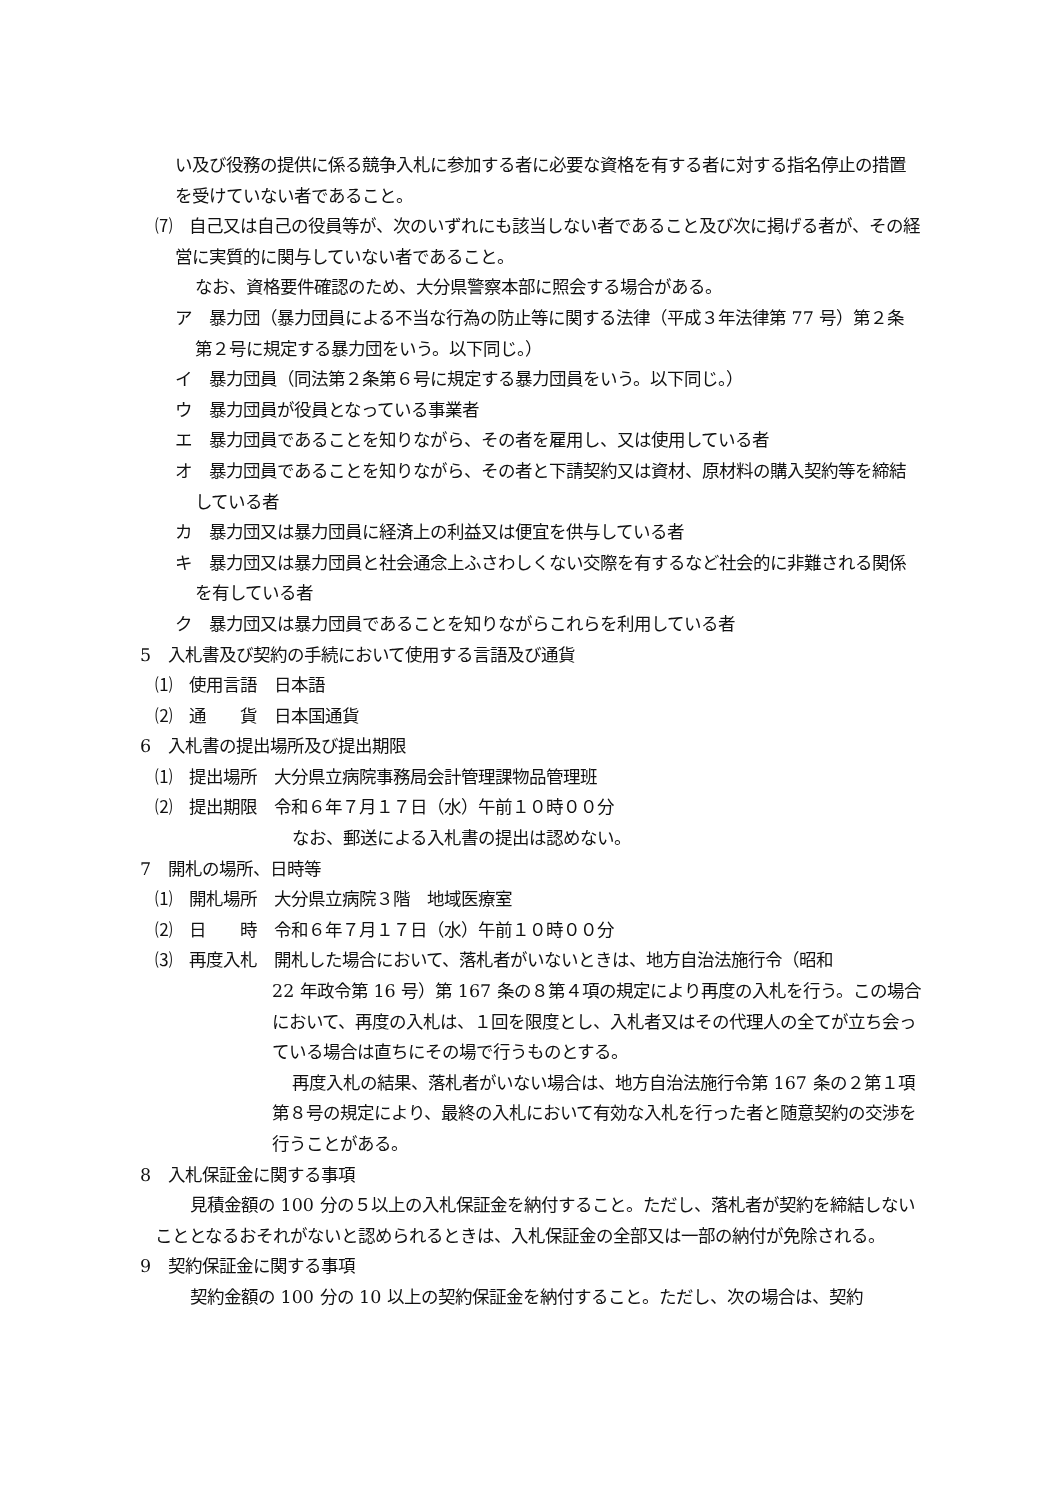い及び役務の提供に係る競争入札に参加する者に必要な資格を有する者に対する指名停止の措置を受けていない者であること。
⑺　自己又は自己の役員等が、次のいずれにも該当しない者であること及び次に掲げる者が、その経営に実質的に関与していない者であること。
なお、資格要件確認のため、大分県警察本部に照会する場合がある。
ア　暴力団（暴力団員による不当な行為の防止等に関する法律（平成３年法律第 77 号）第２条第２号に規定する暴力団をいう。以下同じ。）
イ　暴力団員（同法第２条第６号に規定する暴力団員をいう。以下同じ。）
ウ　暴力団員が役員となっている事業者
エ　暴力団員であることを知りながら、その者を雇用し、又は使用している者
オ　暴力団員であることを知りながら、その者と下請契約又は資材、原材料の購入契約等を締結している者
カ　暴力団又は暴力団員に経済上の利益又は便宜を供与している者
キ　暴力団又は暴力団員と社会通念上ふさわしくない交際を有するなど社会的に非難される関係を有している者
ク　暴力団又は暴力団員であることを知りながらこれらを利用している者
5　入札書及び契約の手続において使用する言語及び通貨
⑴　使用言語　日本語
⑵　通　　貨　日本国通貨
6　入札書の提出場所及び提出期限
⑴　提出場所　大分県立病院事務局会計管理課物品管理班
⑵　提出期限　令和６年７月１７日（水）午前１０時００分
なお、郵送による入札書の提出は認めない。
7　開札の場所、日時等
⑴　開札場所　大分県立病院３階　地域医療室
⑵　日　　時　令和６年７月１７日（水）午前１０時００分
⑶　再度入札　開札した場合において、落札者がいないときは、地方自治法施行令（昭和
22 年政令第 16 号）第 167 条の８第４項の規定により再度の入札を行う。この場合において、再度の入札は、１回を限度とし、入札者又はその代理人の全てが立ち会っている場合は直ちにその場で行うものとする。
再度入札の結果、落札者がいない場合は、地方自治法施行令第 167 条の２第１項第８号の規定により、最終の入札において有効な入札を行った者と随意契約の交渉を行うことがある。
8　入札保証金に関する事項
見積金額の 100 分の５以上の入札保証金を納付すること。ただし、落札者が契約を締結しないこととなるおそれがないと認められるときは、入札保証金の全部又は一部の納付が免除される。
9　契約保証金に関する事項
契約金額の 100 分の 10 以上の契約保証金を納付すること。ただし、次の場合は、契約